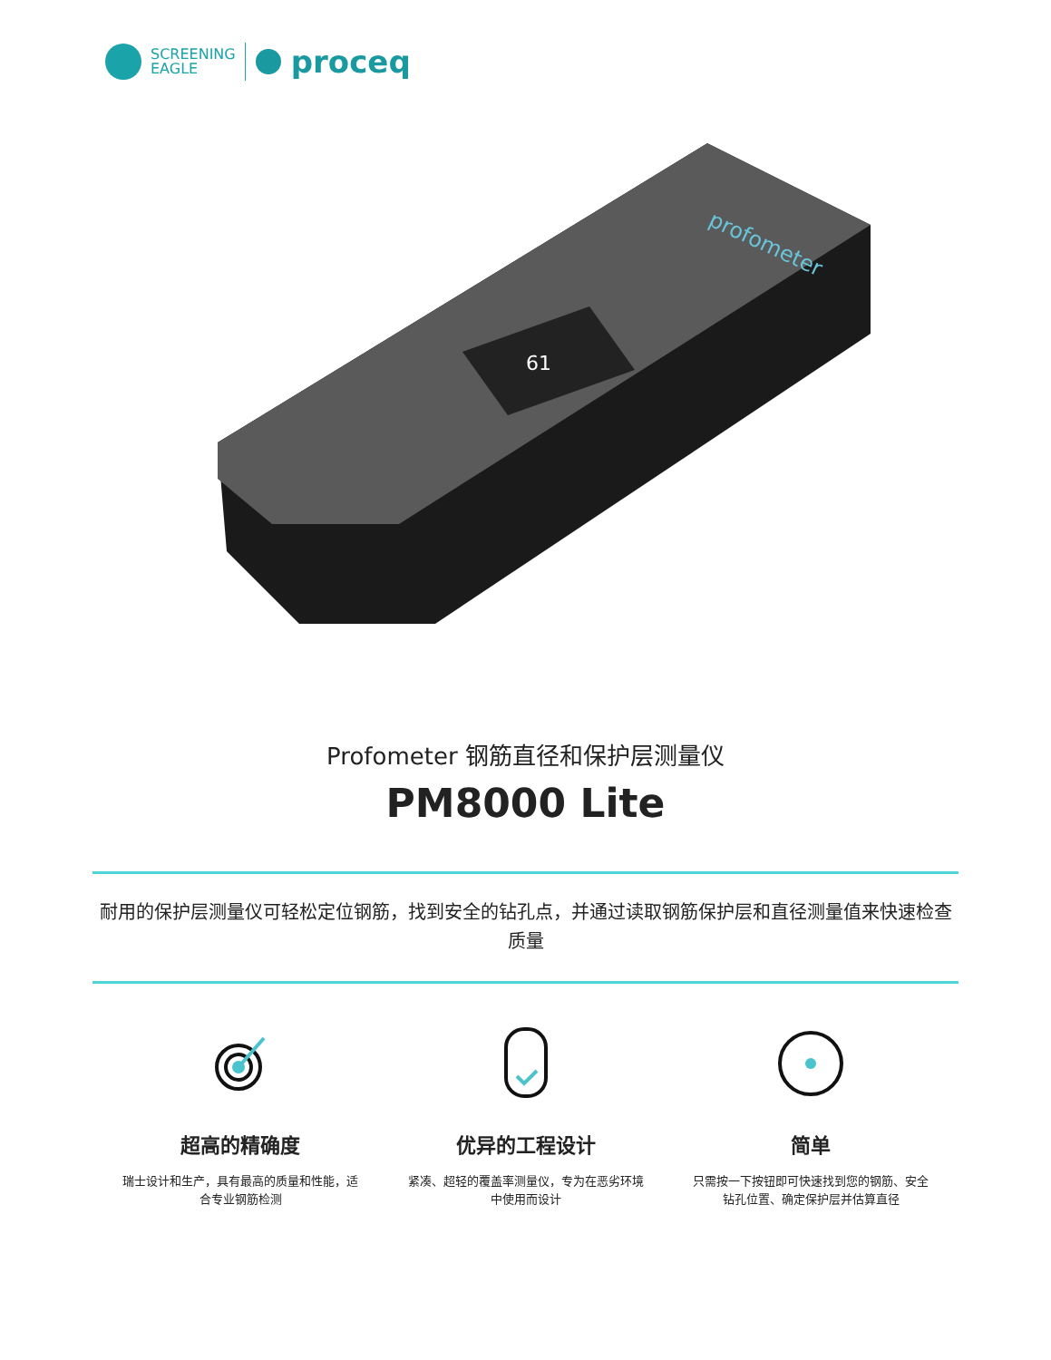SCREENING
EAGLE
proceq
61
profometer
Profometer 钢筋直径和保护层测量仪
PM8000 Lite
耐用的保护层测量仪可轻松定位钢筋，找到安全的钻孔点，并通过读取钢筋保护层和直径测量值来快速检查质量
超高的精确度
瑞士设计和生产，具有最高的质量和性能，适合专业钢筋检测
优异的工程设计
紧凑、超轻的覆盖率测量仪，专为在恶劣环境中使用而设计
简单
只需按一下按钮即可快速找到您的钢筋、安全钻孔位置、确定保护层并估算直径